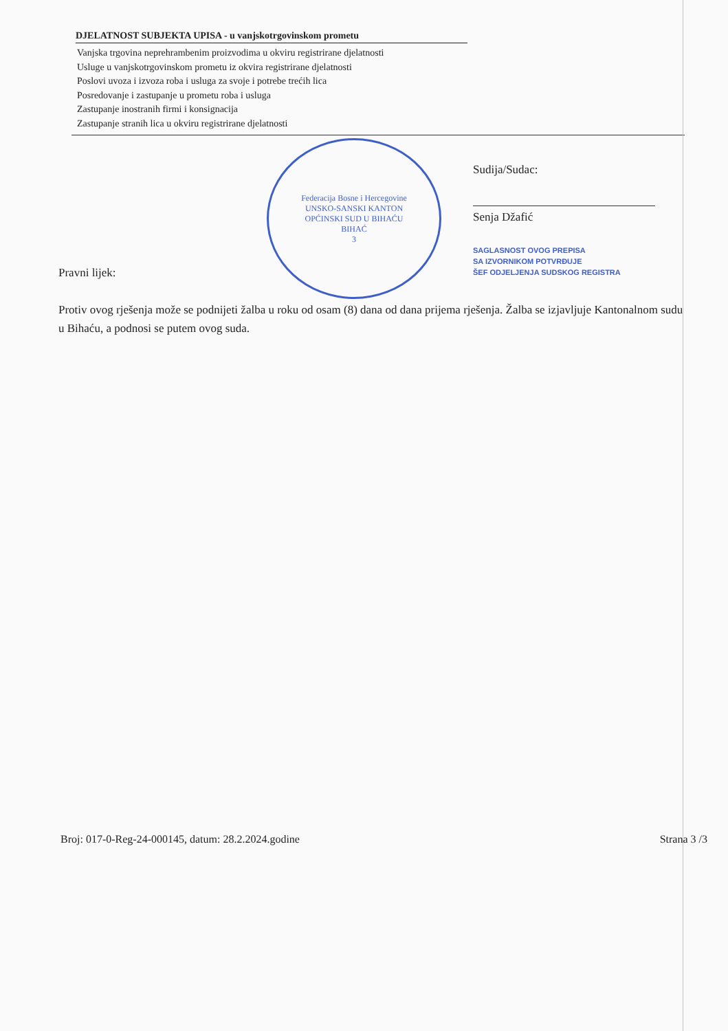DJELATNOST SUBJEKTA UPISA - u vanjskotrgovinskom prometu
Vanjska trgovina neprehrambenim proizvodima u okviru registrirane djelatnosti
Usluge u vanjskotrgovinskom prometu iz okvira registrirane djelatnosti
Poslovi uvoza i izvoza roba i usluga za svoje i potrebe trećih lica
Posredovanje i zastupanje u prometu roba i usluga
Zastupanje inostranih firmi i konsignacija
Zastupanje stranih lica u okviru registrirane djelatnosti
Pravni lijek:
Federacija Bosne i Hercegovine
UNSKO-SANSKI KANTON
OPĆINSKI SUD U BIHAĆU
BIHAĆ
3
Sudija/Sudac:
Senja Džafić
SAGLASNOST OVOG PREPISA
SA IZVORNIKOM POTVRĐUJE
ŠEF ODJELJENJA SUDSKOG REGISTRA
Protiv ovog rješenja može se podnijeti žalba u roku od osam (8) dana od dana prijema rješenja. Žalba se izjavljuje Kantonalnom sudu u Bihaću, a podnosi se putem ovog suda.
Broj: 017-0-Reg-24-000145, datum: 28.2.2024.godine Strana 3 /3